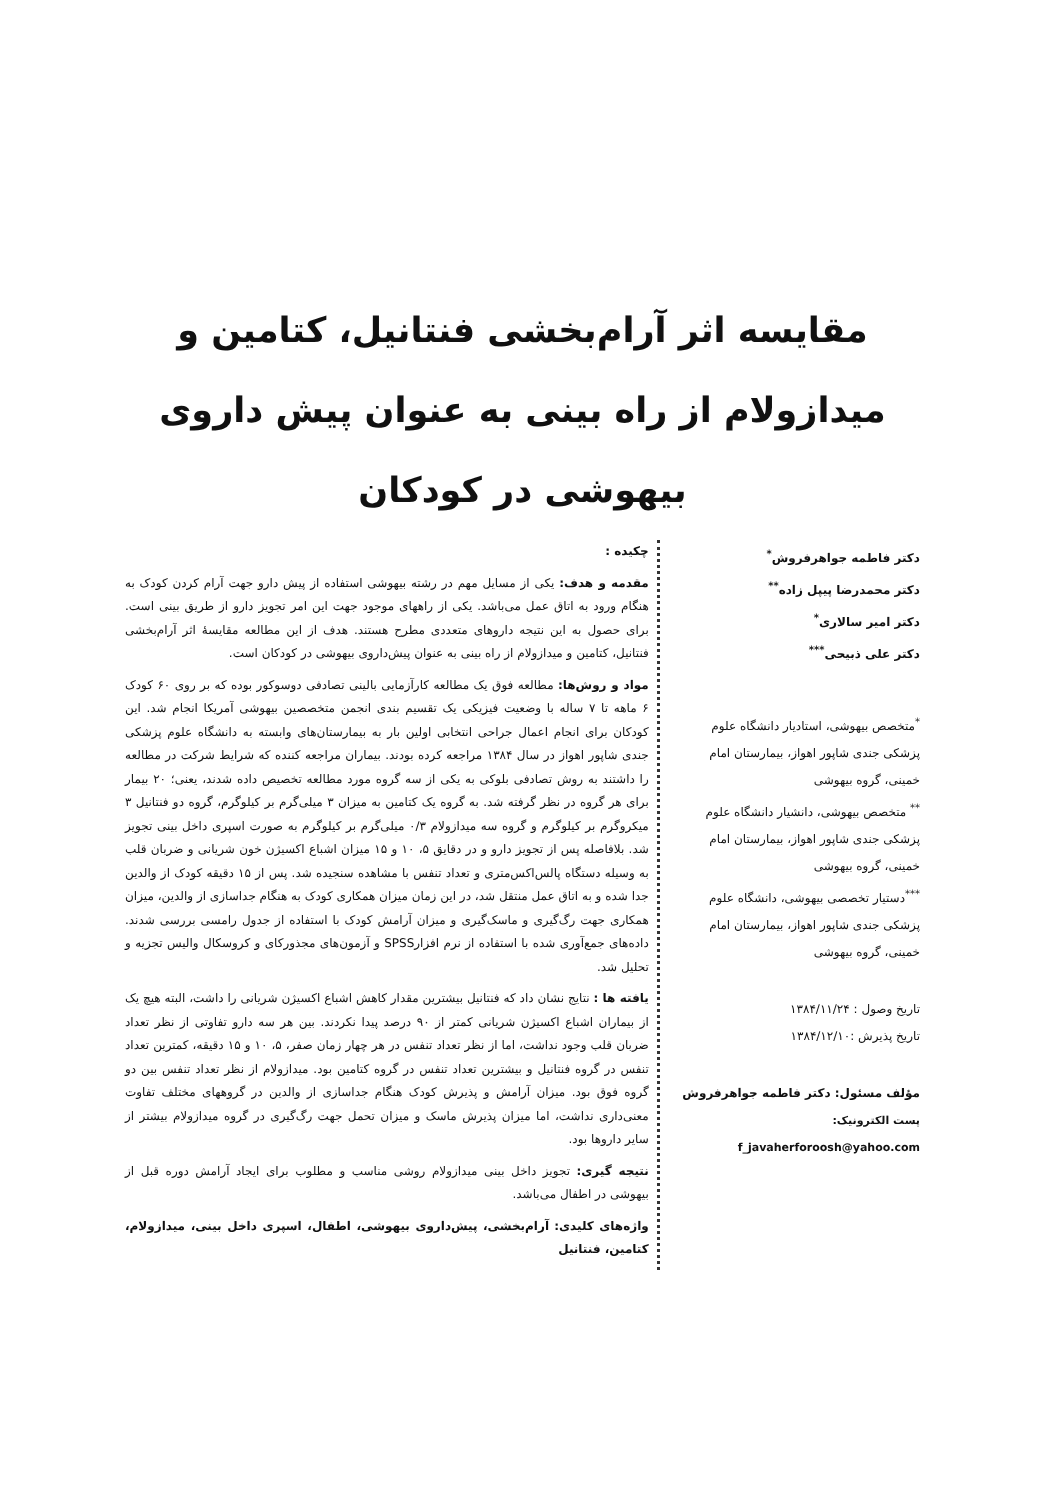مقایسه اثر آرام‌بخشی فنتانیل، کتامین و میدازولام از راه بینی به عنوان پیش داروی بیهوشی در کودکان
دکتر فاطمه جواهرفروش<sup>*</sup>
دکتر محمدرضا پیپل زاده<sup>**</sup>
دکتر امیر سالاری<sup>*</sup>
دکتر علی ذبیحی<sup>***</sup>
<sup>*</sup> متخصص بیهوشی، استادیار دانشگاه علوم پزشکی جندی شاپور اهواز، بیمارستان امام خمینی، گروه بیهوشی
<sup>**</sup> متخصص بیهوشی، دانشیار دانشگاه علوم پزشکی جندی شاپور اهواز، بیمارستان امام خمینی، گروه بیهوشی
<sup>***</sup> دستیار تخصصی بیهوشی، دانشگاه علوم پزشکی جندی شاپور اهواز، بیمارستان امام خمینی، گروه بیهوشی
تاریخ وصول : ۱۳۸۴/۱۱/۲۴
تاریخ پذیرش :۱۳۸۴/۱۲/۱۰
مؤلف مسئول: دکتر فاطمه جواهرفروش
پست الکترونیک: f_javaherforoosh@yahoo.com
چکیده :
مقدمه و هدف: یکی از مسایل مهم در رشته بیهوشی استفاده از پیش دارو جهت آرام کردن کودک به هنگام ورود به اتاق عمل می‌باشد. یکی از راههای موجود جهت این امر تجویز دارو از طریق بینی است. برای حصول به این نتیجه داروهای متعددی مطرح هستند. هدف از این مطالعه مقایسهٔ اثر آرام‌بخشی فنتانیل، کتامین و میدازولام از راه بینی به عنوان پیش‌داروی بیهوشی در کودکان است.
مواد و روش‌ها: مطالعه فوق یک مطالعه کارآزمایی بالینی تصادفی دوسوکور بوده که بر روی ۶۰ کودک ۶ ماهه تا ۷ ساله با وضعیت فیزیکی یک تقسیم بندی انجمن متخصصین بیهوشی آمریکا انجام شد. این کودکان برای انجام اعمال جراحی انتخابی اولین بار به بیمارستان‌های وابسته به دانشگاه علوم پزشکی جندی شاپور اهواز در سال ۱۳۸۴ مراجعه کرده بودند. بیماران مراجعه کننده که شرایط شرکت در مطالعه را داشتند به روش تصادفی بلوکی به یکی از سه گروه مورد مطالعه تخصیص داده شدند، یعنی؛ ۲۰ بیمار برای هر گروه در نظر گرفته شد. به گروه یک کتامین به میزان ۳ میلی‌گرم بر کیلوگرم، گروه دو فنتانیل ۳ میکروگرم بر کیلوگرم و گروه سه میدازولام ۰/۳ میلی‌گرم بر کیلوگرم به صورت اسپری داخل بینی تجویز شد. بلافاصله پس از تجویز دارو و در دقایق ۵، ۱۰ و ۱۵ میزان اشباع اکسیژن خون شریانی و ضربان قلب به وسیله دستگاه پالس‌اکس‌متری و تعداد تنفس با مشاهده سنجیده شد. پس از ۱۵ دقیقه کودک از والدین جدا شده و به اتاق عمل منتقل شد، در این زمان میزان همکاری کودک به هنگام جداسازی از والدین، میزان همکاری جهت رگ‌گیری و ماسک‌گیری و میزان آرامش کودک با استفاده از جدول رامسی بررسی شدند. داده‌های جمع‌آوری شده با استفاده از نرم افزارSPSS و آزمون‌های مجذورکای و کروسکال والیس تجزیه و تحلیل شد.
یافته ها : نتایج نشان داد که فنتانیل بیشترین مقدار کاهش اشباع اکسیژن شریانی را داشت، البته هیچ یک از بیماران اشباع اکسیژن شریانی کمتر از ۹۰ درصد پیدا نکردند. بین هر سه دارو تفاوتی از نظر تعداد ضربان قلب وجود نداشت، اما از نظر تعداد تنفس در هر چهار زمان صفر، ۵، ۱۰ و ۱۵ دقیقه، کمترین تعداد تنفس در گروه فنتانیل و بیشترین تعداد تنفس در گروه کتامین بود. میدازولام از نظر تعداد تنفس بین دو گروه فوق بود. میزان آرامش و پذیرش کودک هنگام جداسازی از والدین در گروههای مختلف تفاوت معنی‌داری نداشت، اما میزان پذیرش ماسک و میزان تحمل جهت رگ‌گیری در گروه میدازولام بیشتر از سایر داروها بود.
نتیجه گیری: تجویز داخل بینی میدازولام روشی مناسب و مطلوب برای ایجاد آرامش دوره قبل از بیهوشی در اطفال می‌باشد.
واژه‌های کلیدی: آرام‌بخشی، پیش‌داروی بیهوشی، اطفال، اسپری داخل بینی، میدازولام، کتامین، فنتانیل